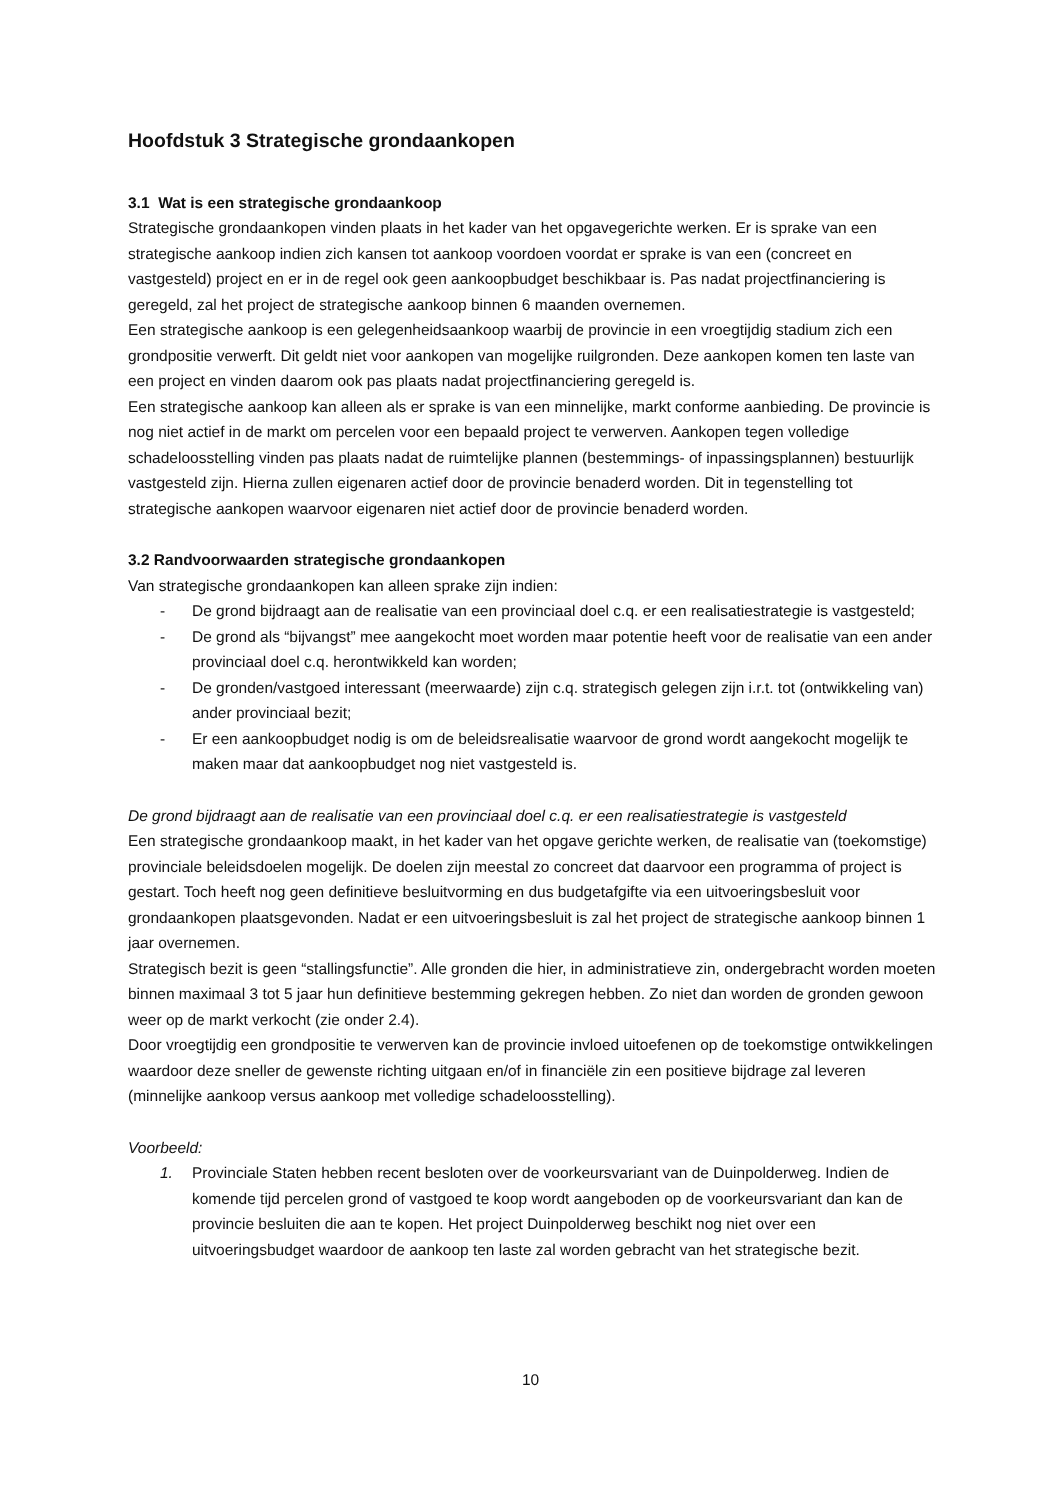Hoofdstuk 3 Strategische grondaankopen
3.1 Wat is een strategische grondaankoop
Strategische grondaankopen vinden plaats in het kader van het opgavegerichte werken. Er is sprake van een strategische aankoop indien zich kansen tot aankoop voordoen voordat er sprake is van een (concreet en vastgesteld) project en er in de regel ook geen aankoopbudget beschikbaar is. Pas nadat projectfinanciering is geregeld, zal het project de strategische aankoop binnen 6 maanden overnemen.
Een strategische aankoop is een gelegenheidsaankoop waarbij de provincie in een vroegtijdig stadium zich een grondpositie verwerft. Dit geldt niet voor aankopen van mogelijke ruilgronden. Deze aankopen komen ten laste van een project en vinden daarom ook pas plaats nadat projectfinanciering geregeld is.
Een strategische aankoop kan alleen als er sprake is van een minnelijke, markt conforme aanbieding. De provincie is nog niet actief in de markt om percelen voor een bepaald project te verwerven. Aankopen tegen volledige schadeloosstelling vinden pas plaats nadat de ruimtelijke plannen (bestemmings- of inpassingsplannen) bestuurlijk vastgesteld zijn. Hierna zullen eigenaren actief door de provincie benaderd worden. Dit in tegenstelling tot strategische aankopen waarvoor eigenaren niet actief door de provincie benaderd worden.
3.2 Randvoorwaarden strategische grondaankopen
Van strategische grondaankopen kan alleen sprake zijn indien:
- De grond bijdraagt aan de realisatie van een provinciaal doel c.q. er een realisatiestrategie is vastgesteld;
- De grond als “bijvangst” mee aangekocht moet worden maar potentie heeft voor de realisatie van een ander provinciaal doel c.q. herontwikkeld kan worden;
- De gronden/vastgoed interessant (meerwaarde) zijn c.q. strategisch gelegen zijn i.r.t. tot (ontwikkeling van) ander provinciaal bezit;
- Er een aankoopbudget nodig is om de beleidsrealisatie waarvoor de grond wordt aangekocht mogelijk te maken maar dat aankoopbudget nog niet vastgesteld is.
De grond bijdraagt aan de realisatie van een provinciaal doel c.q. er een realisatiestrategie is vastgesteld
Een strategische grondaankoop maakt, in het kader van het opgave gerichte werken, de realisatie van (toekomstige) provinciale beleidsdoelen mogelijk. De doelen zijn meestal zo concreet dat daarvoor een programma of project is gestart. Toch heeft nog geen definitieve besluitvorming en dus budgetafgifte via een uitvoeringsbesluit voor grondaankopen plaatsgevonden. Nadat er een uitvoeringsbesluit is zal het project de strategische aankoop binnen 1 jaar overnemen.
Strategisch bezit is geen “stallingsfunctie”. Alle gronden die hier, in administratieve zin, ondergebracht worden moeten binnen maximaal 3 tot 5 jaar hun definitieve bestemming gekregen hebben. Zo niet dan worden de gronden gewoon weer op de markt verkocht (zie onder 2.4).
Door vroegtijdig een grondpositie te verwerven kan de provincie invloed uitoefenen op de toekomstige ontwikkelingen waardoor deze sneller de gewenste richting uitgaan en/of in financiële zin een positieve bijdrage zal leveren (minnelijke aankoop versus aankoop met volledige schadeloosstelling).
Voorbeeld:
1. Provinciale Staten hebben recent besloten over de voorkeursvariant van de Duinpolderweg. Indien de komende tijd percelen grond of vastgoed te koop wordt aangeboden op de voorkeursvariant dan kan de provincie besluiten die aan te kopen. Het project Duinpolderweg beschikt nog niet over een uitvoeringsbudget waardoor de aankoop ten laste zal worden gebracht van het strategische bezit.
10